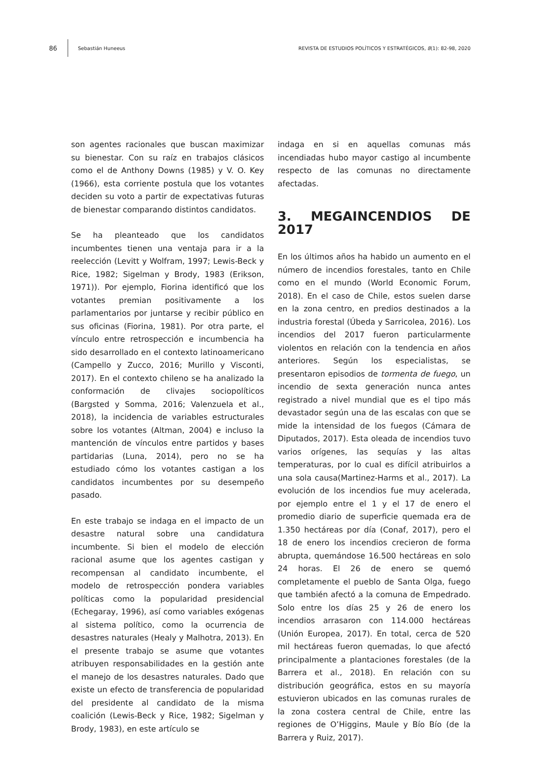86 Sebastián Huneeus REVISTA DE ESTUDIOS POLÍTICOS Y ESTRATÉGICOS, 8(1): 82-98, 2020
son agentes racionales que buscan maximizar su bienestar. Con su raíz en trabajos clásicos como el de Anthony Downs (1985) y V. O. Key (1966), esta corriente postula que los votantes deciden su voto a partir de expectativas futuras de bienestar comparando distintos candidatos.
Se ha pleanteado que los candidatos incumbentes tienen una ventaja para ir a la reelección (Levitt y Wolfram, 1997; Lewis-Beck y Rice, 1982; Sigelman y Brody, 1983 (Erikson, 1971)). Por ejemplo, Fiorina identificó que los votantes premian positivamente a los parlamentarios por juntarse y recibir público en sus oficinas (Fiorina, 1981). Por otra parte, el vínculo entre retrospección e incumbencia ha sido desarrollado en el contexto latinoamericano (Campello y Zucco, 2016; Murillo y Visconti, 2017). En el contexto chileno se ha analizado la conformación de clivajes sociopolíticos (Bargsted y Somma, 2016; Valenzuela et al., 2018), la incidencia de variables estructurales sobre los votantes (Altman, 2004) e incluso la mantención de vínculos entre partidos y bases partidarias (Luna, 2014), pero no se ha estudiado cómo los votantes castigan a los candidatos incumbentes por su desempeño pasado.
En este trabajo se indaga en el impacto de un desastre natural sobre una candidatura incumbente. Si bien el modelo de elección racional asume que los agentes castigan y recompensan al candidato incumbente, el modelo de retrospección pondera variables políticas como la popularidad presidencial (Echegaray, 1996), así como variables exógenas al sistema político, como la ocurrencia de desastres naturales (Healy y Malhotra, 2013). En el presente trabajo se asume que votantes atribuyen responsabilidades en la gestión ante el manejo de los desastres naturales. Dado que existe un efecto de transferencia de popularidad del presidente al candidato de la misma coalición (Lewis-Beck y Rice, 1982; Sigelman y Brody, 1983), en este artículo se
indaga en si en aquellas comunas más incendiadas hubo mayor castigo al incumbente respecto de las comunas no directamente afectadas.
3. MEGAINCENDIOS DE 2017
En los últimos años ha habido un aumento en el número de incendios forestales, tanto en Chile como en el mundo (World Economic Forum, 2018). En el caso de Chile, estos suelen darse en la zona centro, en predios destinados a la industria forestal (Úbeda y Sarricolea, 2016). Los incendios del 2017 fueron particularmente violentos en relación con la tendencia en años anteriores. Según los especialistas, se presentaron episodios de tormenta de fuego, un incendio de sexta generación nunca antes registrado a nivel mundial que es el tipo más devastador según una de las escalas con que se mide la intensidad de los fuegos (Cámara de Diputados, 2017). Esta oleada de incendios tuvo varios orígenes, las sequías y las altas temperaturas, por lo cual es difícil atribuirlos a una sola causa(Martinez-Harms et al., 2017). La evolución de los incendios fue muy acelerada, por ejemplo entre el 1 y el 17 de enero el promedio diario de superficie quemada era de 1.350 hectáreas por día (Conaf, 2017), pero el 18 de enero los incendios crecieron de forma abrupta, quemándose 16.500 hectáreas en solo 24 horas. El 26 de enero se quemó completamente el pueblo de Santa Olga, fuego que también afectó a la comuna de Empedrado. Solo entre los días 25 y 26 de enero los incendios arrasaron con 114.000 hectáreas (Unión Europea, 2017). En total, cerca de 520 mil hectáreas fueron quemadas, lo que afectó principalmente a plantaciones forestales (de la Barrera et al., 2018). En relación con su distribución geográfica, estos en su mayoría estuvieron ubicados en las comunas rurales de la zona costera central de Chile, entre las regiones de O’Higgins, Maule y Bío Bío (de la Barrera y Ruiz, 2017).